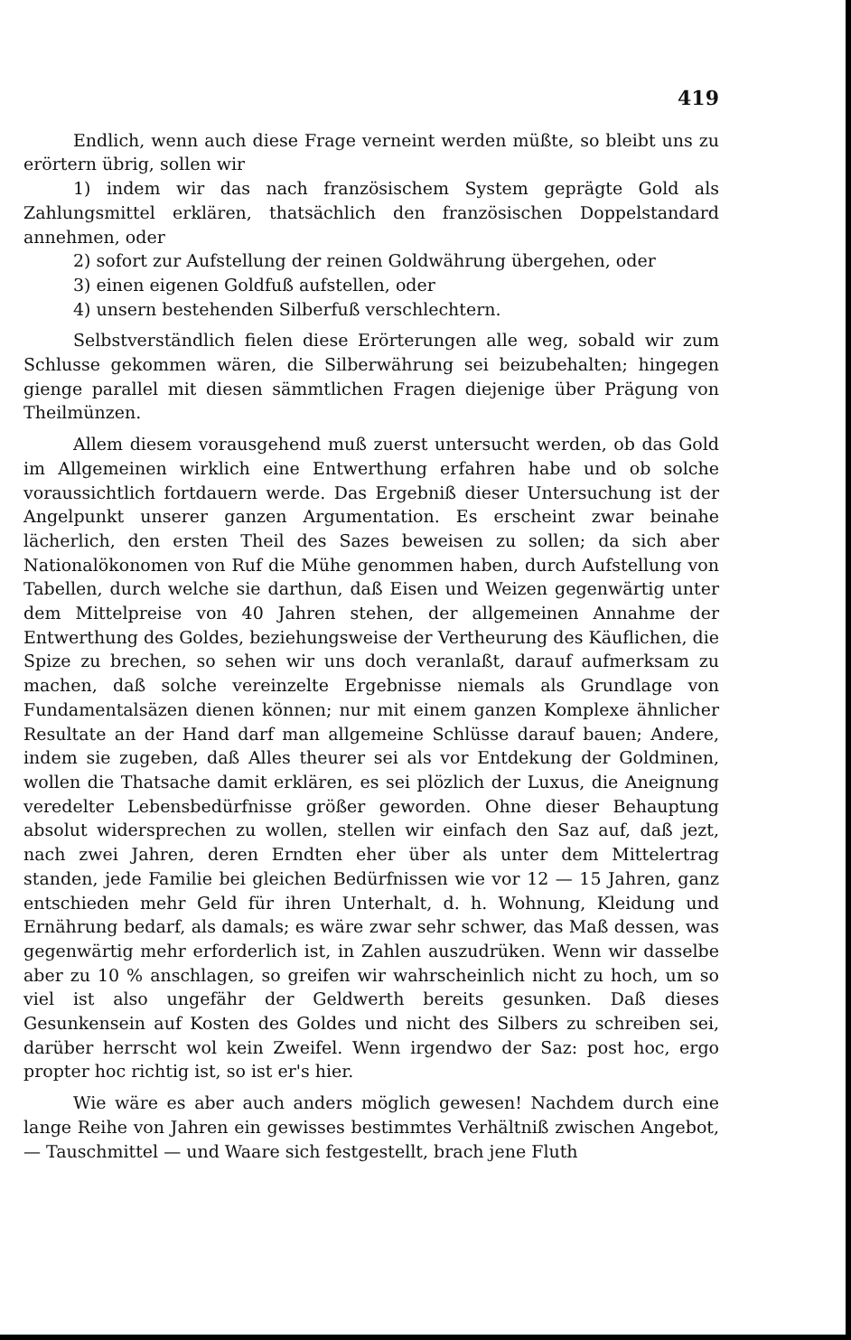419
Endlich, wenn auch diese Frage verneint werden müßte, so bleibt uns zu erörtern übrig, sollen wir
1) indem wir das nach französischem System geprägte Gold als Zahlungsmittel erklären, thatsächlich den französischen Doppelstandard annehmen, oder
2) sofort zur Aufstellung der reinen Goldwährung übergehen, oder
3) einen eigenen Goldfuß aufstellen, oder
4) unsern bestehenden Silberfuß verschlechtern.
Selbstverständlich fielen diese Erörterungen alle weg, sobald wir zum Schlusse gekommen wären, die Silberwährung sei beizubehalten; hingegen gienge parallel mit diesen sämmtlichen Fragen diejenige über Prägung von Theilmünzen.
Allem diesem vorausgehend muß zuerst untersucht werden, ob das Gold im Allgemeinen wirklich eine Entwerthung erfahren habe und ob solche voraussichtlich fortdauern werde. Das Ergebniß dieser Untersuchung ist der Angelpunkt unserer ganzen Argumentation. Es erscheint zwar beinahe lächerlich, den ersten Theil des Sazes beweisen zu sollen; da sich aber Nationalökonomen von Ruf die Mühe genommen haben, durch Aufstellung von Tabellen, durch welche sie darthun, daß Eisen und Weizen gegenwärtig unter dem Mittelpreise von 40 Jahren stehen, der allgemeinen Annahme der Entwerthung des Goldes, beziehungsweise der Vertheurung des Käuflichen, die Spize zu brechen, so sehen wir uns doch veranlaßt, darauf aufmerksam zu machen, daß solche vereinzelte Ergebnisse niemals als Grundlage von Fundamentalsäzen dienen können; nur mit einem ganzen Komplexe ähnlicher Resultate an der Hand darf man allgemeine Schlüsse darauf bauen; Andere, indem sie zugeben, daß Alles theurer sei als vor Entdekung der Goldminen, wollen die Thatsache damit erklären, es sei plözlich der Luxus, die Aneignung veredelter Lebensbedürfnisse größer geworden. Ohne dieser Behauptung absolut widersprechen zu wollen, stellen wir einfach den Saz auf, daß jezt, nach zwei Jahren, deren Erndten eher über als unter dem Mittelertrag standen, jede Familie bei gleichen Bedürfnissen wie vor 12 — 15 Jahren, ganz entschieden mehr Geld für ihren Unterhalt, d. h. Wohnung, Kleidung und Ernährung bedarf, als damals; es wäre zwar sehr schwer, das Maß dessen, was gegenwärtig mehr erforderlich ist, in Zahlen auszudrüken. Wenn wir dasselbe aber zu 10 % anschlagen, so greifen wir wahrscheinlich nicht zu hoch, um so viel ist also ungefähr der Geldwerth bereits gesunken. Daß dieses Gesunkensein auf Kosten des Goldes und nicht des Silbers zu schreiben sei, darüber herrscht wol kein Zweifel. Wenn irgendwo der Saz: post hoc, ergo propter hoc richtig ist, so ist er's hier.
Wie wäre es aber auch anders möglich gewesen! Nachdem durch eine lange Reihe von Jahren ein gewisses bestimmtes Verhältniß zwischen Angebot, — Tauschmittel — und Waare sich festgestellt, brach jene Fluth